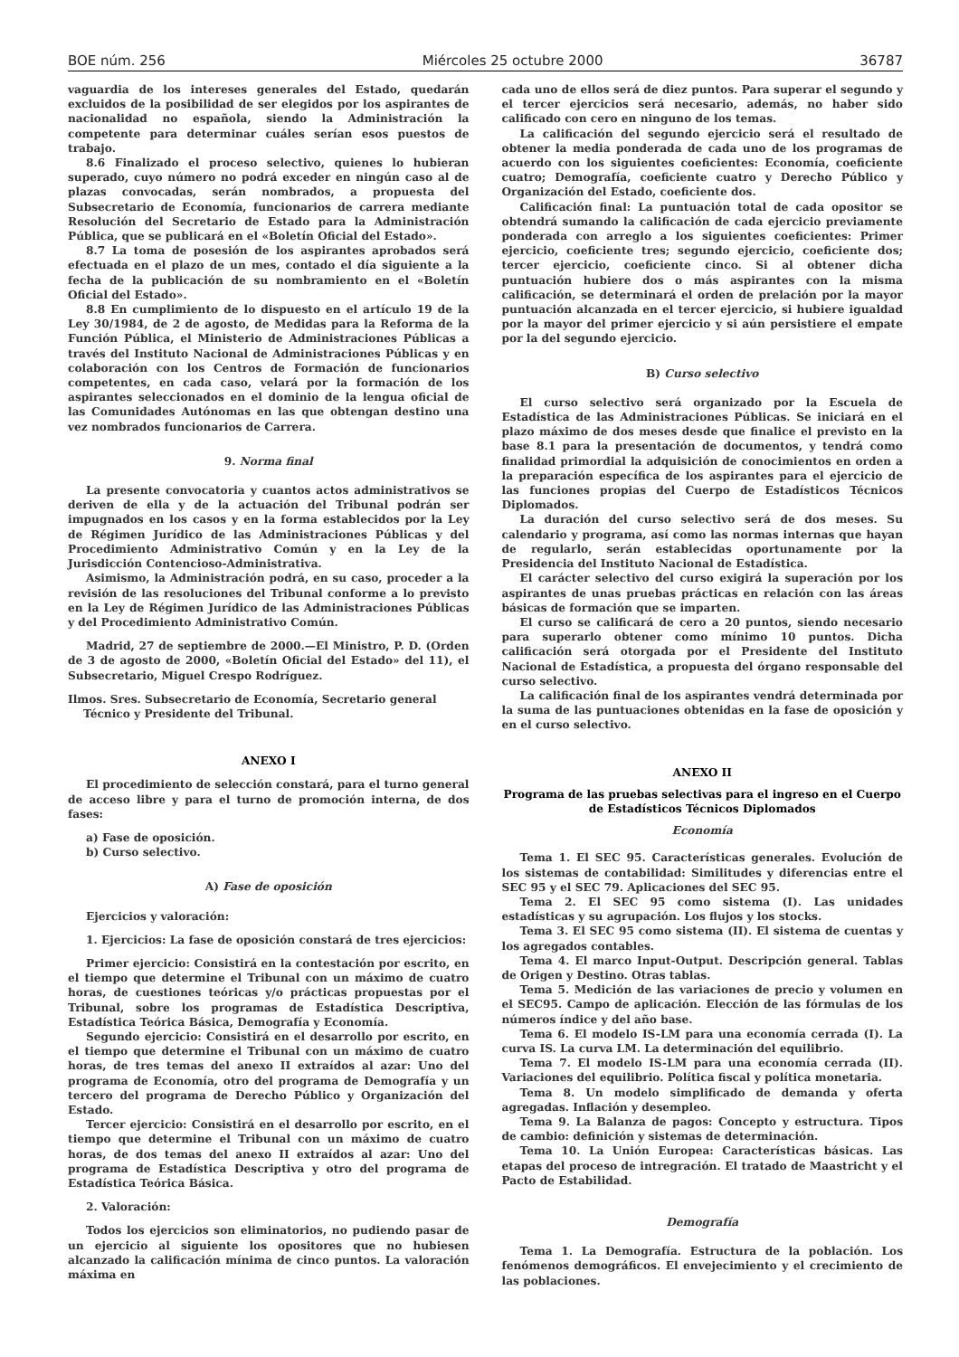BOE núm. 256 Miércoles 25 octubre 2000 36787
vaguardia de los intereses generales del Estado, quedarán excluidos de la posibilidad de ser elegidos por los aspirantes de nacionalidad no española, siendo la Administración la competente para determinar cuáles serían esos puestos de trabajo.
8.6 Finalizado el proceso selectivo, quienes lo hubieran superado, cuyo número no podrá exceder en ningún caso al de plazas convocadas, serán nombrados, a propuesta del Subsecretario de Economía, funcionarios de carrera mediante Resolución del Secretario de Estado para la Administración Pública, que se publicará en el «Boletín Oficial del Estado».
8.7 La toma de posesión de los aspirantes aprobados será efectuada en el plazo de un mes, contado el día siguiente a la fecha de la publicación de su nombramiento en el «Boletín Oficial del Estado».
8.8 En cumplimiento de lo dispuesto en el artículo 19 de la Ley 30/1984, de 2 de agosto, de Medidas para la Reforma de la Función Pública, el Ministerio de Administraciones Públicas a través del Instituto Nacional de Administraciones Públicas y en colaboración con los Centros de Formación de funcionarios competentes, en cada caso, velará por la formación de los aspirantes seleccionados en el dominio de la lengua oficial de las Comunidades Autónomas en las que obtengan destino una vez nombrados funcionarios de Carrera.
9. Norma final
La presente convocatoria y cuantos actos administrativos se deriven de ella y de la actuación del Tribunal podrán ser impugnados en los casos y en la forma establecidos por la Ley de Régimen Jurídico de las Administraciones Públicas y del Procedimiento Administrativo Común y en la Ley de la Jurisdicción Contencioso-Administrativa.
Asimismo, la Administración podrá, en su caso, proceder a la revisión de las resoluciones del Tribunal conforme a lo previsto en la Ley de Régimen Jurídico de las Administraciones Públicas y del Procedimiento Administrativo Común.
Madrid, 27 de septiembre de 2000.—El Ministro, P. D. (Orden de 3 de agosto de 2000, «Boletín Oficial del Estado» del 11), el Subsecretario, Miguel Crespo Rodríguez.
Ilmos. Sres. Subsecretario de Economía, Secretario general
Técnico y Presidente del Tribunal.
ANEXO I
El procedimiento de selección constará, para el turno general de acceso libre y para el turno de promoción interna, de dos fases:
a) Fase de oposición.
b) Curso selectivo.
A) Fase de oposición
Ejercicios y valoración:
1. Ejercicios: La fase de oposición constará de tres ejercicios:
Primer ejercicio: Consistirá en la contestación por escrito, en el tiempo que determine el Tribunal con un máximo de cuatro horas, de cuestiones teóricas y/o prácticas propuestas por el Tribunal, sobre los programas de Estadística Descriptiva, Estadística Teórica Básica, Demografía y Economía.
Segundo ejercicio: Consistirá en el desarrollo por escrito, en el tiempo que determine el Tribunal con un máximo de cuatro horas, de tres temas del anexo II extraídos al azar: Uno del programa de Economía, otro del programa de Demografía y un tercero del programa de Derecho Público y Organización del Estado.
Tercer ejercicio: Consistirá en el desarrollo por escrito, en el tiempo que determine el Tribunal con un máximo de cuatro horas, de dos temas del anexo II extraídos al azar: Uno del programa de Estadística Descriptiva y otro del programa de Estadística Teórica Básica.
2. Valoración:
Todos los ejercicios son eliminatorios, no pudiendo pasar de un ejercicio al siguiente los opositores que no hubiesen alcanzado la calificación mínima de cinco puntos. La valoración máxima en
cada uno de ellos será de diez puntos. Para superar el segundo y el tercer ejercicios será necesario, además, no haber sido calificado con cero en ninguno de los temas.
La calificación del segundo ejercicio será el resultado de obtener la media ponderada de cada uno de los programas de acuerdo con los siguientes coeficientes: Economía, coeficiente cuatro; Demografía, coeficiente cuatro y Derecho Público y Organización del Estado, coeficiente dos.
Calificación final: La puntuación total de cada opositor se obtendrá sumando la calificación de cada ejercicio previamente ponderada con arreglo a los siguientes coeficientes: Primer ejercicio, coeficiente tres; segundo ejercicio, coeficiente dos; tercer ejercicio, coeficiente cinco. Si al obtener dicha puntuación hubiere dos o más aspirantes con la misma calificación, se determinará el orden de prelación por la mayor puntuación alcanzada en el tercer ejercicio, si hubiere igualdad por la mayor del primer ejercicio y si aún persistiere el empate por la del segundo ejercicio.
B) Curso selectivo
El curso selectivo será organizado por la Escuela de Estadística de las Administraciones Públicas. Se iniciará en el plazo máximo de dos meses desde que finalice el previsto en la base 8.1 para la presentación de documentos, y tendrá como finalidad primordial la adquisición de conocimientos en orden a la preparación específica de los aspirantes para el ejercicio de las funciones propias del Cuerpo de Estadísticos Técnicos Diplomados.
La duración del curso selectivo será de dos meses. Su calendario y programa, así como las normas internas que hayan de regularlo, serán establecidas oportunamente por la Presidencia del Instituto Nacional de Estadística.
El carácter selectivo del curso exigirá la superación por los aspirantes de unas pruebas prácticas en relación con las áreas básicas de formación que se imparten.
El curso se calificará de cero a 20 puntos, siendo necesario para superarlo obtener como mínimo 10 puntos. Dicha calificación será otorgada por el Presidente del Instituto Nacional de Estadística, a propuesta del órgano responsable del curso selectivo.
La calificación final de los aspirantes vendrá determinada por la suma de las puntuaciones obtenidas en la fase de oposición y en el curso selectivo.
ANEXO II
Programa de las pruebas selectivas para el ingreso en el Cuerpo de Estadísticos Técnicos Diplomados
Economía
Tema 1. El SEC 95. Características generales. Evolución de los sistemas de contabilidad: Similitudes y diferencias entre el SEC 95 y el SEC 79. Aplicaciones del SEC 95.
Tema 2. El SEC 95 como sistema (I). Las unidades estadísticas y su agrupación. Los flujos y los stocks.
Tema 3. El SEC 95 como sistema (II). El sistema de cuentas y los agregados contables.
Tema 4. El marco Input-Output. Descripción general. Tablas de Origen y Destino. Otras tablas.
Tema 5. Medición de las variaciones de precio y volumen en el SEC95. Campo de aplicación. Elección de las fórmulas de los números índice y del año base.
Tema 6. El modelo IS-LM para una economía cerrada (I). La curva IS. La curva LM. La determinación del equilibrio.
Tema 7. El modelo IS-LM para una economía cerrada (II). Variaciones del equilibrio. Política fiscal y política monetaria.
Tema 8. Un modelo simplificado de demanda y oferta agregadas. Inflación y desempleo.
Tema 9. La Balanza de pagos: Concepto y estructura. Tipos de cambio: definición y sistemas de determinación.
Tema 10. La Unión Europea: Características básicas. Las etapas del proceso de intregración. El tratado de Maastricht y el Pacto de Estabilidad.
Demografía
Tema 1. La Demografía. Estructura de la población. Los fenómenos demográficos. El envejecimiento y el crecimiento de las poblaciones.